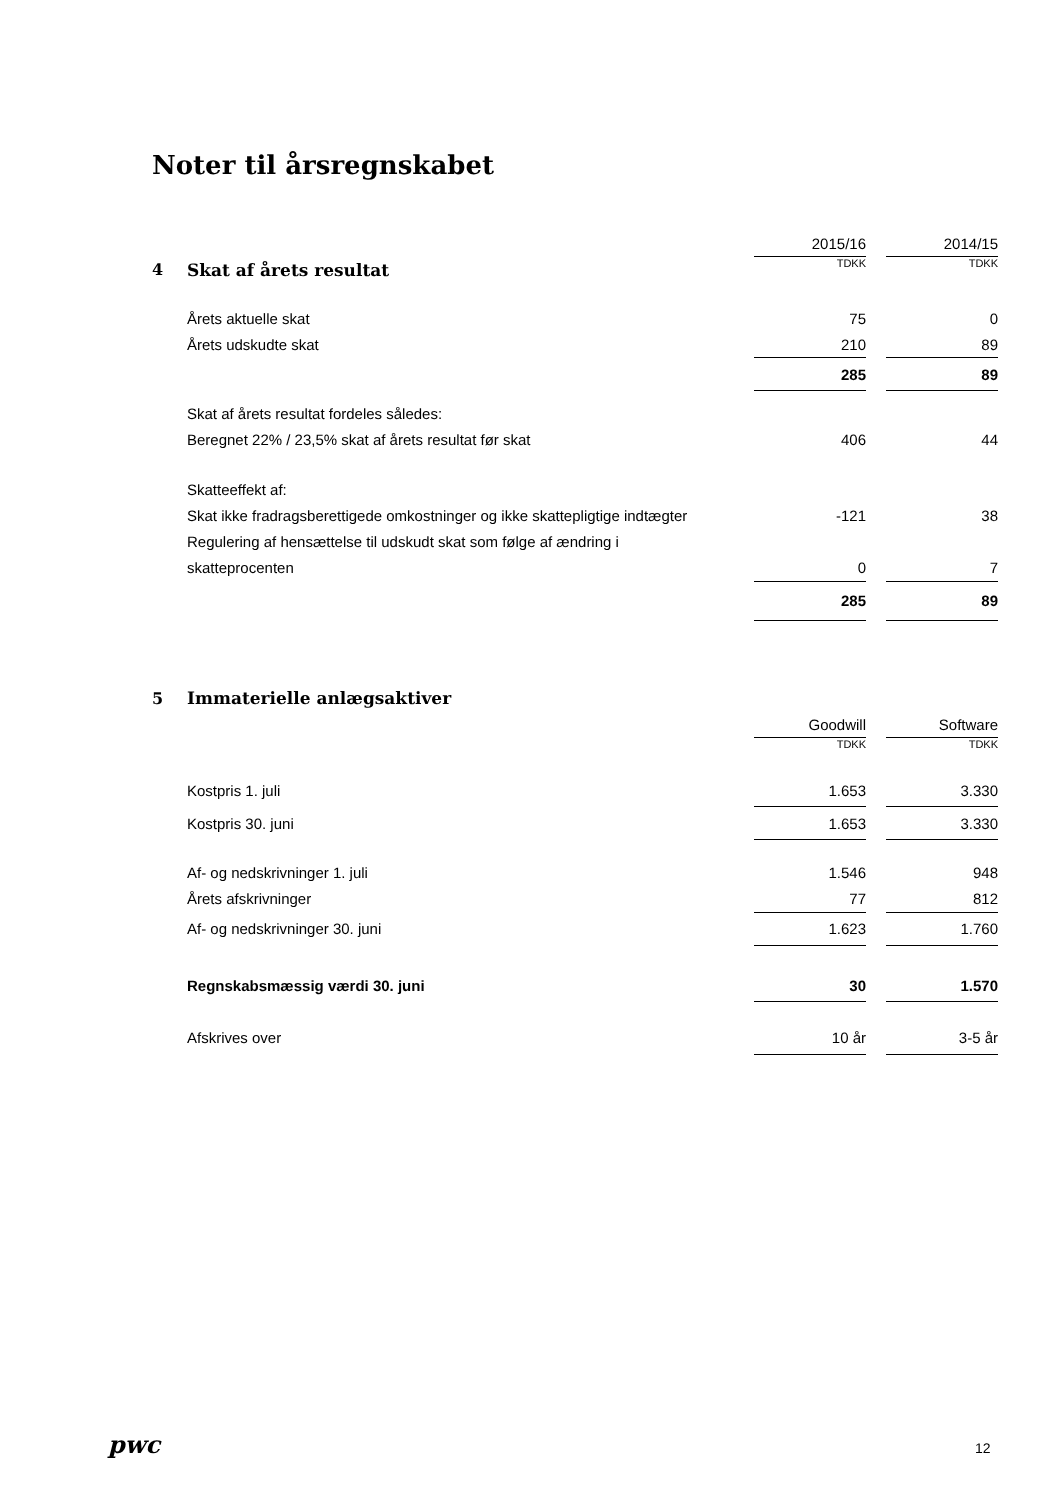Noter til årsregnskabet
| | | 2015/16 | | 2014/15 |
| 4 | Skat af årets resultat | TDKK | | TDKK |
| | Årets aktuelle skat | 75 | | 0 |
| | Årets udskudte skat | 210 | | 89 |
| | | 285 | | 89 |
| | Skat af årets resultat fordeles således: | | | |
| | Beregnet 22% / 23,5% skat af årets resultat før skat | 406 | | 44 |
| | Skatteeffekt af: | | | |
| | Skat ikke fradragsberettigede omkostninger og ikke skattepligtige indtægter | -121 | | 38 |
| | Regulering af hensættelse til udskudt skat som følge af ændring i | | | |
| | skatteprocenten | 0 | | 7 |
| | | 285 | | 89 |
| 5 | Immaterielle anlægsaktiver | | | |
| | | Goodwill | | Software |
| | | TDKK | | TDKK |
| | Kostpris 1. juli | 1.653 | | 3.330 |
| | Kostpris 30. juni | 1.653 | | 3.330 |
| | Af- og nedskrivninger 1. juli | 1.546 | | 948 |
| | Årets afskrivninger | 77 | | 812 |
| | Af- og nedskrivninger 30. juni | 1.623 | | 1.760 |
| | Regnskabsmæssig værdi 30. juni | 30 | | 1.570 |
| | Afskrives over | 10 år | | 3-5 år |
pwc 12